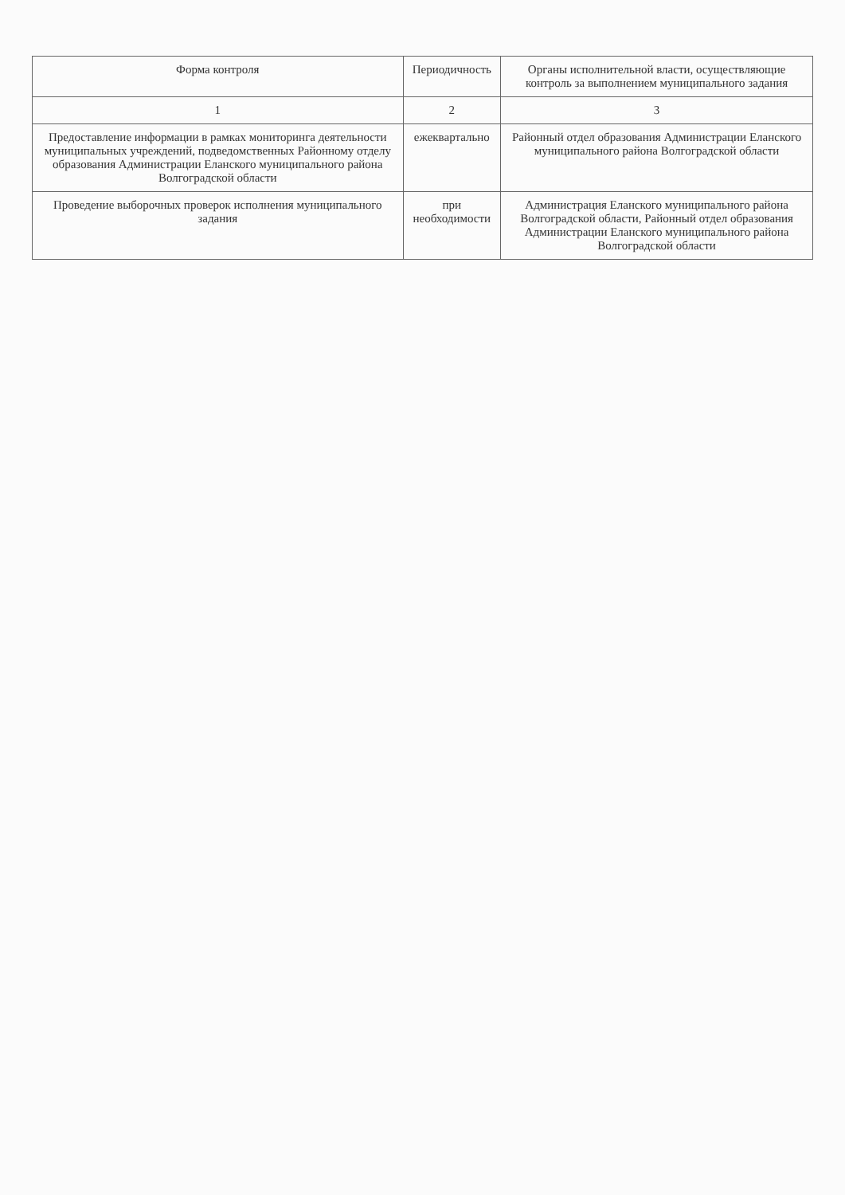| Форма контроля | Периодичность | Органы исполнительной власти, осуществляющие контроль за выполнением муниципального задания |
| --- | --- | --- |
| 1 | 2 | 3 |
| Предоставление информации в рамках мониторинга деятельности муниципальных учреждений, подведомственных Районному отделу образования Администрации Еланского муниципального района Волгоградской области | ежеквартально | Районный отдел образования Администрации Еланского муниципального района Волгоградской области |
| Проведение выборочных проверок исполнения муниципального задания | при необходимости | Администрация Еланского муниципального района Волгоградской области, Районный отдел образования Администрации Еланского муниципального района Волгоградской области |